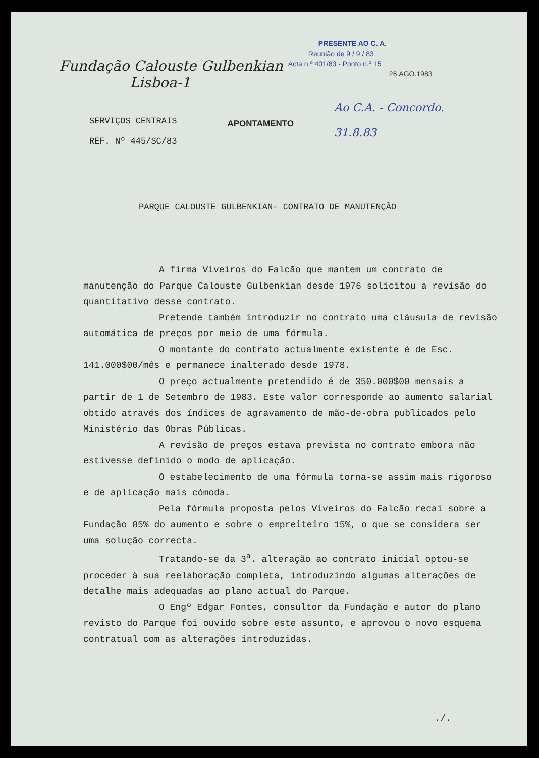Fundação Calouste Gulbenkian
Lisboa-1
PRESENTE AO C. A.
Reunião de 9 / 9 / 83
Acta n.º 401/83 - Ponto n.º 15
26.AGO.1983
SERVIÇOS CENTRAIS
REF. Nº 445/SC/83
APONTAMENTO
Ao C.A. - Concordo.
31.8.83
PARQUE CALOUSTE GULBENKIAN- CONTRATO DE MANUTENÇÃO
A firma Viveiros do Falcão que mantem um contrato de manutenção do Parque Calouste Gulbenkian desde 1976 solicitou a revisão do quantitativo desse contrato.
Pretende também introduzir no contrato uma cláusula de revisão automática de preços por meio de uma fórmula.
O montante do contrato actualmente existente é de Esc. 141.000$00/mês e permanece inalterado desde 1978.
O preço actualmente pretendido é de 350.000$00 mensais a partir de 1 de Setembro de 1983. Este valor corresponde ao aumento salarial obtido através dos índices de agravamento de mão-de-obra publicados pelo Ministério das Obras Públicas.
A revisão de preços estava prevista no contrato embora não estivesse definido o modo de aplicação.
O estabelecimento de uma fórmula torna-se assim mais rigoroso e de aplicação mais cómoda.
Pela fórmula proposta pelos Viveiros do Falcão recai sobre a Fundação 85% do aumento e sobre o empreiteiro 15%, o que se considera ser uma solução correcta.
Tratando-se da 3<sup>a</sup>. alteração ao contrato inicial optou-se proceder à sua reelaboração completa, introduzindo algumas alterações de detalhe mais adequadas ao plano actual do Parque.
O Engº Edgar Fontes, consultor da Fundação e autor do plano revisto do Parque foi ouvido sobre este assunto, e aprovou o novo esquema contratual com as alterações introduzidas.
./.